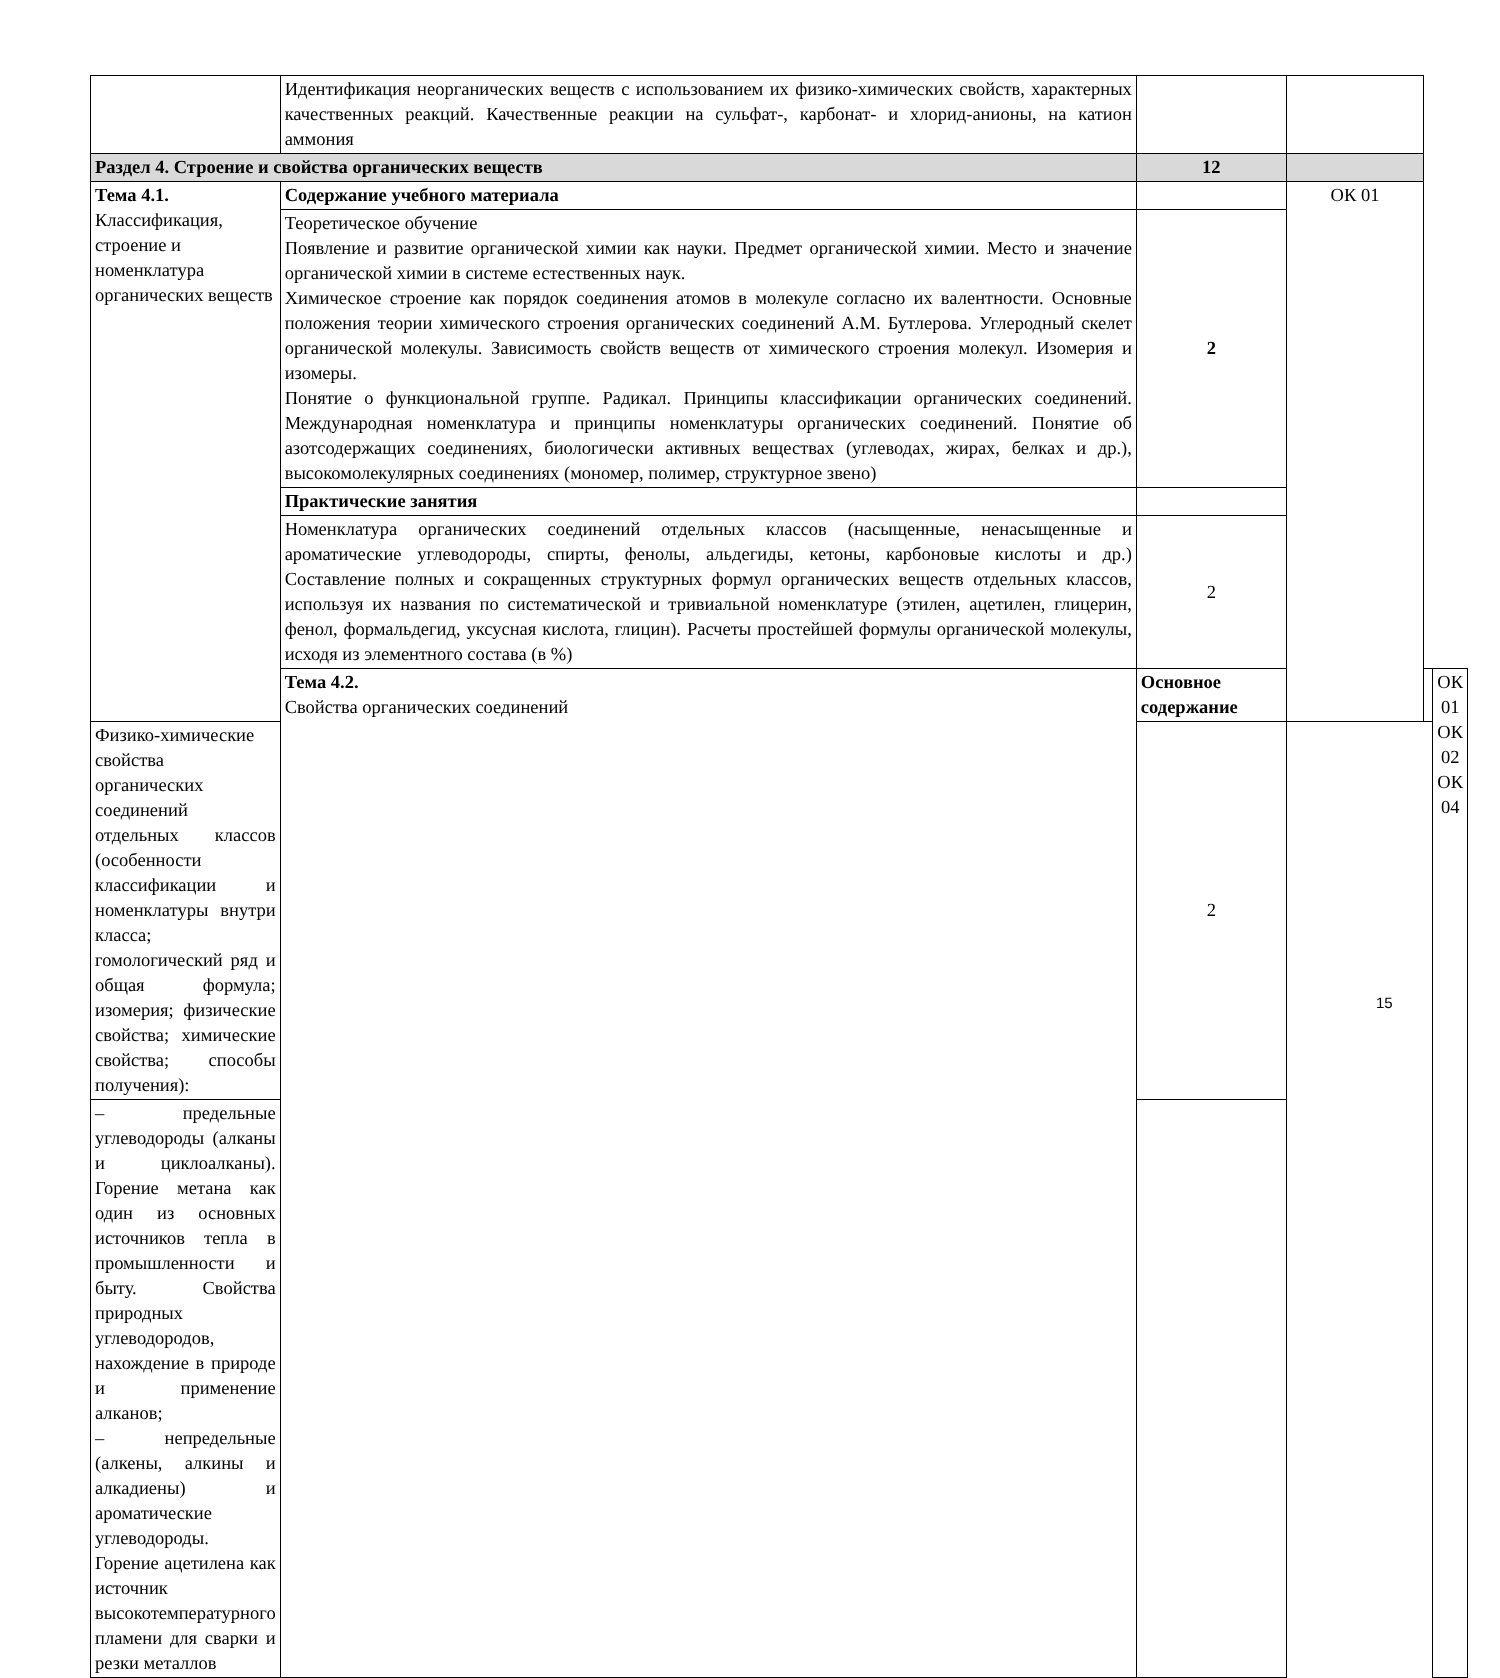| | Идентификация неорганических веществ с использованием их физико-химических свойств, характерных качественных реакций. Качественные реакции на сульфат-, карбонат- и хлорид-анионы, на катион аммония | | | | |
| Раздел 4. Строение и свойства органических веществ | | 12 | | | |
| Тема 4.1. Классификация, строение и номенклатура органических веществ | Содержание учебного материала | | ОК 01 | | |
| | Теоретическое обучение Появление и развитие органической химии как науки. Предмет органической химии. Место и значение органической химии в системе естественных наук. Химическое строение как порядок соединения атомов в молекуле согласно их валентности. Основные положения теории химического строения органических соединений А.М. Бутлерова. Углеродный скелет органической молекулы. Зависимость свойств веществ от химического строения молекул. Изомерия и изомеры. Понятие о функциональной группе. Радикал. Принципы классификации органических соединений. Международная номенклатура и принципы номенклатуры органических соединений. Понятие об азотсодержащих соединениях, биологически активных веществах (углеводах, жирах, белках и др.), высокомолекулярных соединениях (мономер, полимер, структурное звено) | 2 | | | |
| | Практические занятия | | | | |
| | Номенклатура органических соединений отдельных классов (насыщенные, ненасыщенные и ароматические углеводороды, спирты, фенолы, альдегиды, кетоны, карбоновые кислоты и др.) Составление полных и сокращенных структурных формул органических веществ отдельных классов, используя их названия по систематической и тривиальной номенклатуре (этилен, ацетилен, глицерин, фенол, формальдегид, уксусная кислота, глицин). Расчеты простейшей формулы органической молекулы, исходя из элементного состава (в %) | 2 | | | |
| | Тема 4.2. Свойства органических соединений | Основное содержание | | | ОК 01 ОК 02 ОК 04 |
| Физико-химические свойства органических соединений отдельных классов (особенности классификации и номенклатуры внутри класса; гомологический ряд и общая формула; изомерия; физические свойства; химические свойства; способы получения): | | 2 | | | |
| – предельные углеводороды (алканы и циклоалканы). Горение метана как один из основных источников тепла в промышленности и быту. Свойства природных углеводородов, нахождение в природе и применение алканов; – непредельные (алкены, алкины и алкадиены) и ароматические углеводороды. Горение ацетилена как источник высокотемпературного пламени для сварки и резки металлов | | | | | |
15